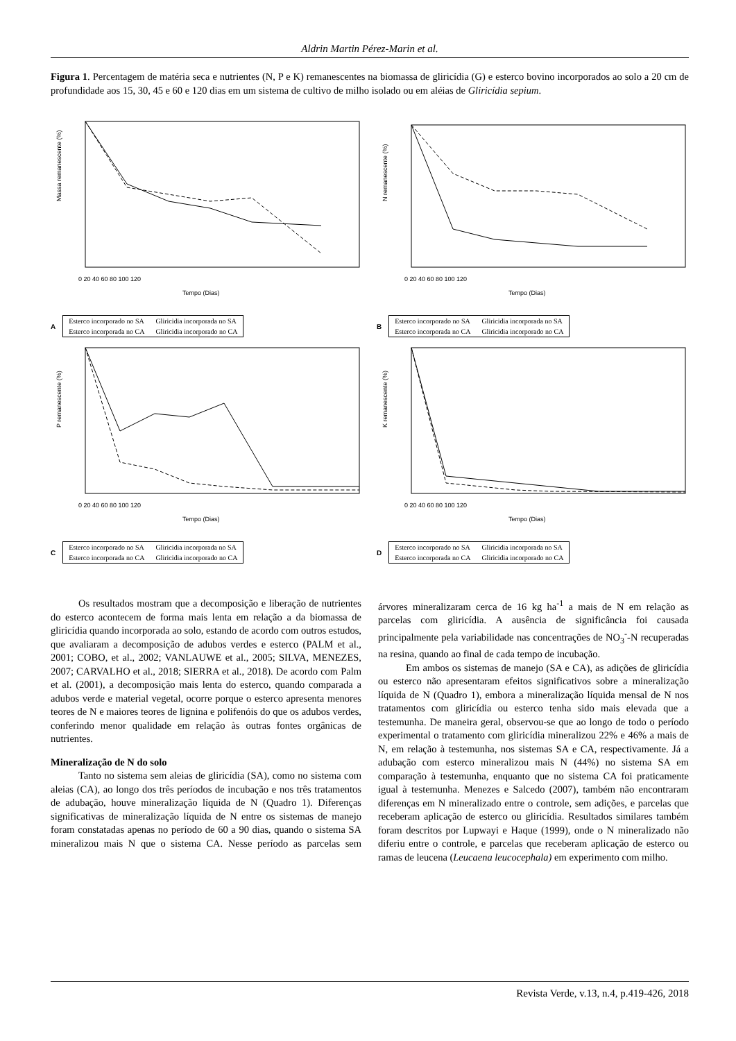Aldrin Martin Pérez-Marin et al.
Figura 1. Percentagem de matéria seca e nutrientes (N, P e K) remanescentes na biomassa de gliricídia (G) e esterco bovino incorporados ao solo a 20 cm de profundidade aos 15, 30, 45 e 60 e 120 dias em um sistema de cultivo de milho isolado ou em aléias de Gliricídia sepium.
Massa remanescente (%)
Tempo (Dias)
0 20 40 60 80 100 120
A
| Esterco incorporado no SA | Gliricidia incorporada no SA |
| Esterco incorporada no CA | Gliricidia incorporado no CA |
N remanescente (%)
Tempo (Dias)
0 20 40 60 80 100 120
B
| Esterco incorporado no SA | Gliricidia incorporada no SA |
| Esterco incorporada no CA | Gliricidia incorporado no CA |
P remanescente (%)
Tempo (Dias)
0 20 40 60 80 100 120
C
| Esterco incorporado no SA | Gliricidia incorporada no SA |
| Esterco incorporada no CA | Gliricidia incorporado no CA |
K remanescente (%)
Tempo (Dias)
0 20 40 60 80 100 120
D
| Esterco incorporado no SA | Gliricidia incorporada no SA |
| Esterco incorporada no CA | Gliricidia incorporado no CA |
Os resultados mostram que a decomposição e liberação de nutrientes do esterco acontecem de forma mais lenta em relação a da biomassa de gliricídia quando incorporada ao solo, estando de acordo com outros estudos, que avaliaram a decomposição de adubos verdes e esterco (PALM et al., 2001; COBO, et al., 2002; VANLAUWE et al., 2005; SILVA, MENEZES, 2007; CARVALHO et al., 2018; SIERRA et al., 2018). De acordo com Palm et al. (2001), a decomposição mais lenta do esterco, quando comparada a adubos verde e material vegetal, ocorre porque o esterco apresenta menores teores de N e maiores teores de lignina e polifenóis do que os adubos verdes, conferindo menor qualidade em relação às outras fontes orgânicas de nutrientes.
Mineralização de N do solo
Tanto no sistema sem aleias de gliricídia (SA), como no sistema com aleias (CA), ao longo dos três períodos de incubação e nos três tratamentos de adubação, houve mineralização líquida de N (Quadro 1). Diferenças significativas de mineralização líquida de N entre os sistemas de manejo foram constatadas apenas no período de 60 a 90 dias, quando o sistema SA mineralizou mais N que o sistema CA. Nesse período as parcelas sem árvores mineralizaram cerca de 16 kg ha<sup>-1</sup> a mais de N em relação as parcelas com gliricídia. A ausência de significância foi causada principalmente pela variabilidade nas concentrações de NO<sub>3</sub><sup>-</sup>-N recuperadas na resina, quando ao final de cada tempo de incubação.
Em ambos os sistemas de manejo (SA e CA), as adições de gliricídia ou esterco não apresentaram efeitos significativos sobre a mineralização líquida de N (Quadro 1), embora a mineralização líquida mensal de N nos tratamentos com gliricídia ou esterco tenha sido mais elevada que a testemunha. De maneira geral, observou-se que ao longo de todo o período experimental o tratamento com gliricídia mineralizou 22% e 46% a mais de N, em relação à testemunha, nos sistemas SA e CA, respectivamente. Já a adubação com esterco mineralizou mais N (44%) no sistema SA em comparação à testemunha, enquanto que no sistema CA foi praticamente igual à testemunha. Menezes e Salcedo (2007), também não encontraram diferenças em N mineralizado entre o controle, sem adições, e parcelas que receberam aplicação de esterco ou gliricídia. Resultados similares também foram descritos por Lupwayi e Haque (1999), onde o N mineralizado não diferiu entre o controle, e parcelas que receberam aplicação de esterco ou ramas de leucena (Leucaena leucocephala) em experimento com milho.
Revista Verde, v.13, n.4, p.419-426, 2018